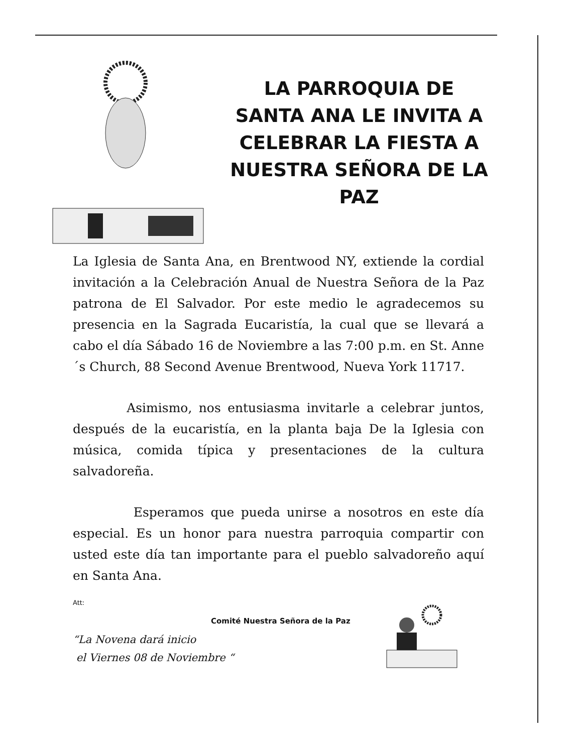LA PARROQUIA DE
SANTA ANA LE INVITA A
CELEBRAR LA FIESTA A
NUESTRA SEÑORA DE LA PAZ
La Iglesia de Santa Ana, en Brentwood NY, extiende la cordial invitación a la Celebración Anual de Nuestra Señora de la Paz patrona de El Salvador. Por este medio le agradecemos su presencia en la Sagrada Eucaristía, la cual que se llevará a cabo el día Sábado 16 de Noviembre a las 7:00 p.m. en St. Anne´s Church, 88 Second Avenue Brentwood, Nueva York 11717.
Asimismo, nos entusiasma invitarle a celebrar juntos, después de la eucaristía, en la planta baja De la Iglesia con música, comida típica y presentaciones de la cultura salvadoreña.
Esperamos que pueda unirse a nosotros en este día especial. Es un honor para nuestra parroquia compartir con usted este día tan importante para el pueblo salvadoreño aquí en Santa Ana.
Att:
Comité Nuestra Señora de la Paz
“La Novena dará inicio
el Viernes 08 de Noviembre “